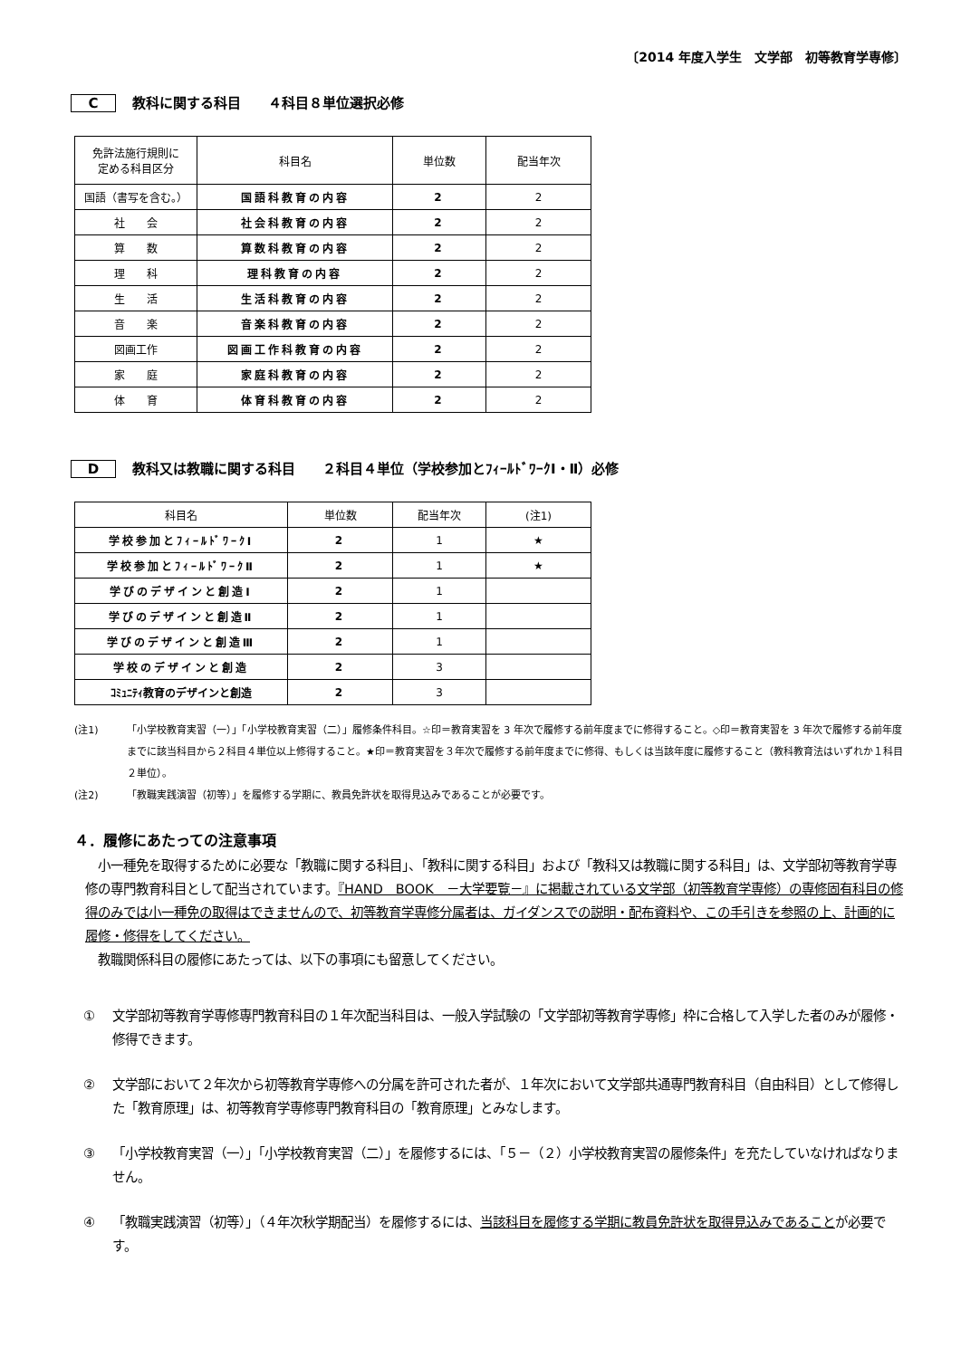〔2014 年度入学生　文学部　初等教育学専修〕
C教科に関する科目　　４科目８単位選択必修
| 免許法施行規則に 定める科目区分 | 科目名 | 単位数 | 配当年次 |
| --- | --- | --- | --- |
| 国語（書写を含む。） | 国語科教育の内容 | 2 | 2 |
| 社 会 | 社会科教育の内容 | 2 | 2 |
| 算 数 | 算数科教育の内容 | 2 | 2 |
| 理 科 | 理科教育の内容 | 2 | 2 |
| 生 活 | 生活科教育の内容 | 2 | 2 |
| 音 楽 | 音楽科教育の内容 | 2 | 2 |
| 図画工作 | 図画工作科教育の内容 | 2 | 2 |
| 家 庭 | 家庭科教育の内容 | 2 | 2 |
| 体 育 | 体育科教育の内容 | 2 | 2 |
D教科又は教職に関する科目　　２科目４単位（学校参加とﾌｨｰﾙﾄﾞﾜｰｸⅠ・Ⅱ）必修
| 科目名 | 単位数 | 配当年次 | (注1) |
| --- | --- | --- | --- |
| 学校参加とﾌｨｰﾙﾄﾞﾜｰｸⅠ | 2 | 1 | ★ |
| 学校参加とﾌｨｰﾙﾄﾞﾜｰｸⅡ | 2 | 1 | ★ |
| 学びのデザインと創造Ⅰ | 2 | 1 | |
| 学びのデザインと創造Ⅱ | 2 | 1 | |
| 学びのデザインと創造Ⅲ | 2 | 1 | |
| 学校のデザインと創造 | 2 | 3 | |
| ｺﾐｭﾆﾃｨ教育のデザインと創造 | 2 | 3 | |
(注1) 「小学校教育実習（一）」「小学校教育実習（二）」履修条件科目。☆印＝教育実習を 3 年次で履修する前年度までに修得すること。◇印＝教育実習を 3 年次で履修する前年度までに該当科目から２科目４単位以上修得すること。★印＝教育実習を３年次で履修する前年度までに修得、もしくは当該年度に履修すること（教科教育法はいずれか１科目２単位）。
(注2) 「教職実践演習（初等）」を履修する学期に、教員免許状を取得見込みであることが必要です。
４．履修にあたっての注意事項
　小一種免を取得するために必要な「教職に関する科目」、「教科に関する科目」および「教科又は教職に関する科目」は、文学部初等教育学専修の専門教育科目として配当されています。『HAND　BOOK　－大学要覧－』に掲載されている文学部（初等教育学専修）の専修固有科目の修得のみでは小一種免の取得はできませんので、初等教育学専修分属者は、ガイダンスでの説明・配布資料や、この手引きを参照の上、計画的に履修・修得をしてください。
　教職関係科目の履修にあたっては、以下の事項にも留意してください。
① 文学部初等教育学専修専門教育科目の１年次配当科目は、一般入学試験の「文学部初等教育学専修」枠に合格して入学した者のみが履修・修得できます。
② 文学部において２年次から初等教育学専修への分属を許可された者が、１年次において文学部共通専門教育科目（自由科目）として修得した「教育原理」は、初等教育学専修専門教育科目の「教育原理」とみなします。
③ 「小学校教育実習（一）」「小学校教育実習（二）」を履修するには、「５－（２）小学校教育実習の履修条件」を充たしていなければなりません。
④ 「教職実践演習（初等）」（４年次秋学期配当）を履修するには、当該科目を履修する学期に教員免許状を取得見込みであることが必要です。